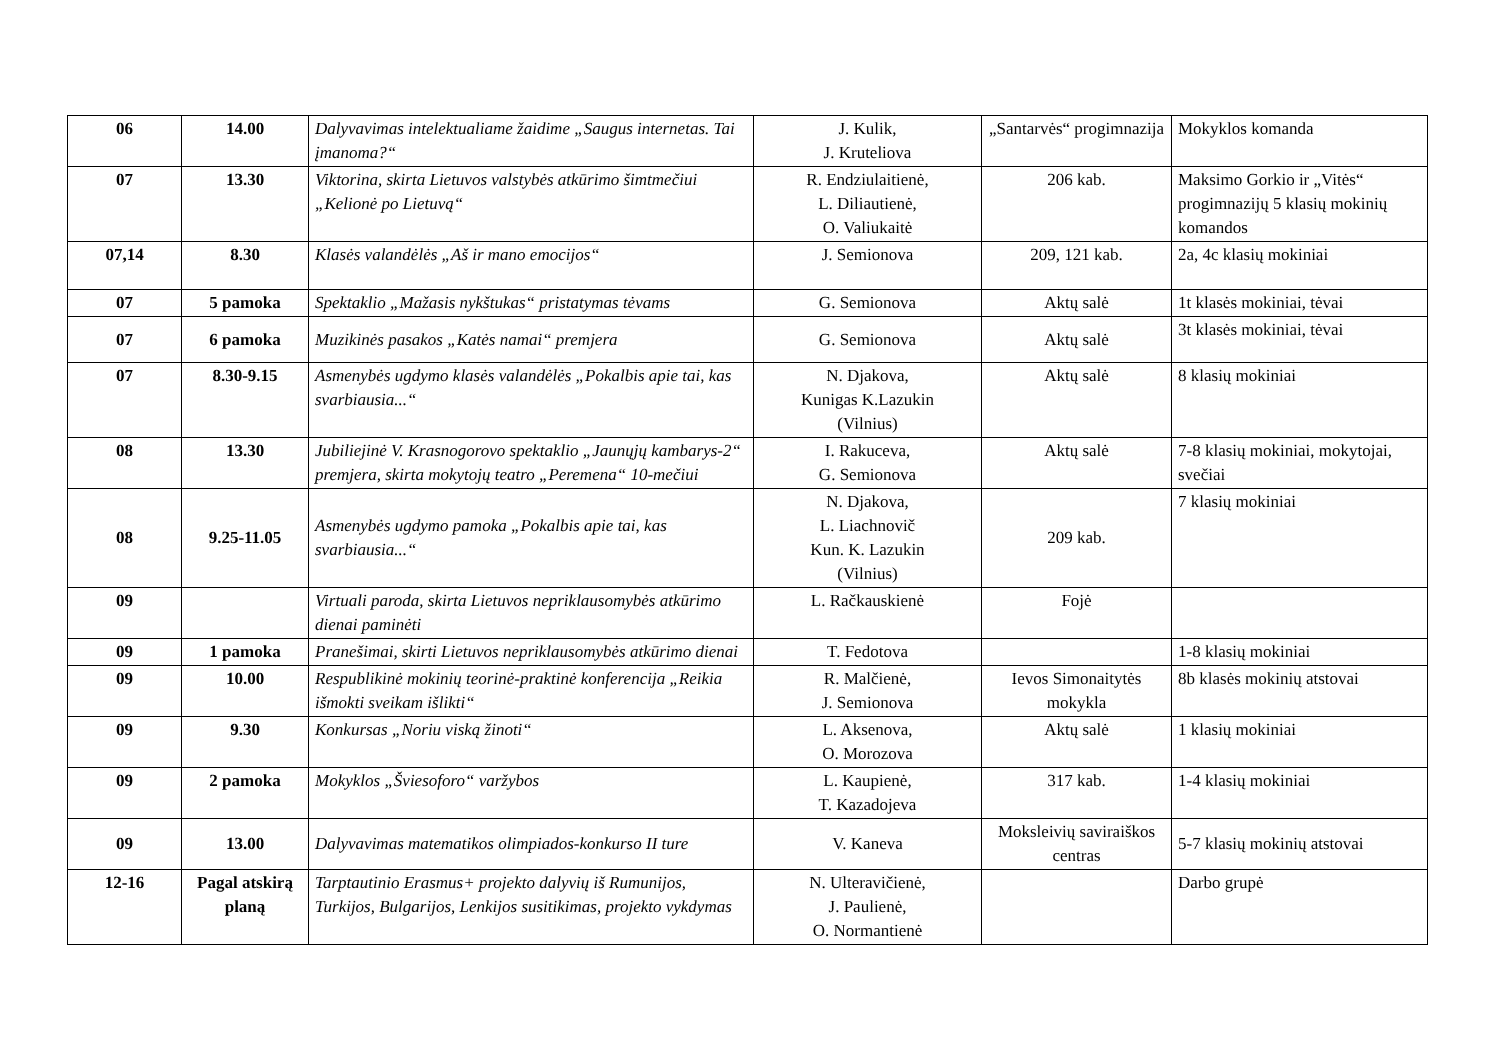| 06 | 14.00 | Dalyvavimas intelektualiame žaidime „Saugus internetas. Tai įmanoma?“ | J. Kulik, J. Kruteliova | „Santarvės“ progimnazija | Mokyklos komanda |
| 07 | 13.30 | Viktorina, skirta Lietuvos valstybės atkūrimo šimtmečiui „Kelionė po Lietuvą“ | R. Endziulaitienė, L. Diliautienė, O. Valiukaitė | 206 kab. | Maksimo Gorkio ir „Vitės“ progimnazijų 5 klasių mokinių komandos |
| 07,14 | 8.30 | Klasės valandėlės „Aš ir mano emocijos“ | J. Semionova | 209, 121 kab. | 2a, 4c klasių mokiniai |
| 07 | 5 pamoka | Spektaklio „Mažasis nykštukas“ pristatymas tėvams | G. Semionova | Aktų salė | 1t klasės mokiniai, tėvai |
| 07 | 6 pamoka | Muzikinės pasakos „Katės namai“ premjera | G. Semionova | Aktų salė | 3t klasės mokiniai, tėvai |
| 07 | 8.30-9.15 | Asmenybės ugdymo klasės valandėlės „Pokalbis apie tai, kas svarbiausia...“ | N. Djakova, Kunigas K.Lazukin (Vilnius) | Aktų salė | 8 klasių mokiniai |
| 08 | 13.30 | Jubiliejinė V. Krasnogorovo spektaklio „Jaunųjų kambarys-2“ premjera, skirta mokytojų teatro „Peremena“ 10-mečiui | I. Rakuceva, G. Semionova | Aktų salė | 7-8 klasių mokiniai, mokytojai, svečiai |
| 08 | 9.25-11.05 | Asmenybės ugdymo pamoka „Pokalbis apie tai, kas svarbiausia...“ | N. Djakova, L. Liachnovič Kun. K. Lazukin (Vilnius) | 209 kab. | 7 klasių mokiniai |
| 09 | | Virtuali paroda, skirta Lietuvos nepriklausomybės atkūrimo dienai paminėti | L. Račkauskienė | Fojė | |
| 09 | 1 pamoka | Pranešimai, skirti Lietuvos nepriklausomybės atkūrimo dienai | T. Fedotova | | 1-8 klasių mokiniai |
| 09 | 10.00 | Respublikinė mokinių teorinė-praktinė konferencija „Reikia išmokti sveikam išlikti“ | R. Malčienė, J. Semionova | Ievos Simonaitytės mokykla | 8b klasės mokinių atstovai |
| 09 | 9.30 | Konkursas „Noriu viską žinoti“ | L. Aksenova, O. Morozova | Aktų salė | 1 klasių mokiniai |
| 09 | 2 pamoka | Mokyklos „Šviesoforo“ varžybos | L. Kaupienė, T. Kazadojeva | 317 kab. | 1-4 klasių mokiniai |
| 09 | 13.00 | Dalyvavimas matematikos olimpiados-konkurso II ture | V. Kaneva | Moksleivių saviraiškos centras | 5-7 klasių mokinių atstovai |
| 12-16 | Pagal atskirą planą | Tarptautinio Erasmus+ projekto dalyvių iš Rumunijos, Turkijos, Bulgarijos, Lenkijos susitikimas, projekto vykdymas | N. Ulteravičienė, J. Paulienė, O. Normantienė | | Darbo grupė |